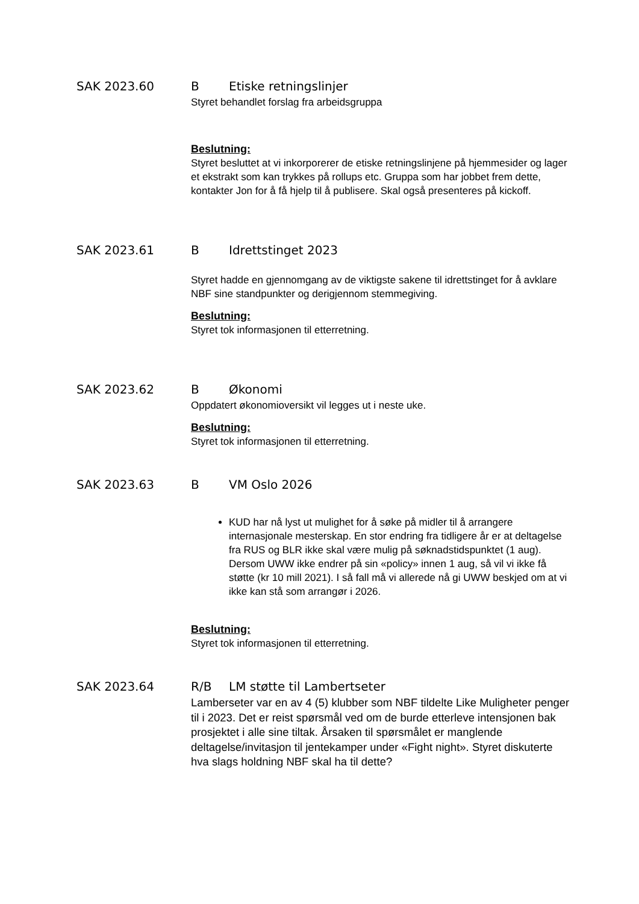SAK 2023.60 B Etiske retningslinjer
Styret behandlet forslag fra arbeidsgruppa
Beslutning:
Styret besluttet at vi inkorporerer de etiske retningslinjene på hjemmesider og lager et ekstrakt som kan trykkes på rollups etc. Gruppa som har jobbet frem dette, kontakter Jon for å få hjelp til å publisere. Skal også presenteres på kickoff.
SAK 2023.61 B Idrettstinget 2023
Styret hadde en gjennomgang av de viktigste sakene til idrettstinget for å avklare NBF sine standpunkter og derigjennom stemmegiving.
Beslutning:
Styret tok informasjonen til etterretning.
SAK 2023.62 B Økonomi
Oppdatert økonomioversikt vil legges ut i neste uke.
Beslutning:
Styret tok informasjonen til etterretning.
SAK 2023.63 B VM Oslo 2026
KUD har nå lyst ut mulighet for å søke på midler til å arrangere internasjonale mesterskap. En stor endring fra tidligere år er at deltagelse fra RUS og BLR ikke skal være mulig på søknadstidspunktet (1 aug). Dersom UWW ikke endrer på sin «policy» innen 1 aug, så vil vi ikke få støtte (kr 10 mill 2021). I så fall må vi allerede nå gi UWW beskjed om at vi ikke kan stå som arrangør i 2026.
Beslutning:
Styret tok informasjonen til etterretning.
SAK 2023.64 R/B LM støtte til Lambertseter
Lamberseter var en av 4 (5) klubber som NBF tildelte Like Muligheter penger til i 2023. Det er reist spørsmål ved om de burde etterleve intensjonen bak prosjektet i alle sine tiltak. Årsaken til spørsmålet er manglende deltagelse/invitasjon til jentekamper under «Fight night». Styret diskuterte hva slags holdning NBF skal ha til dette?